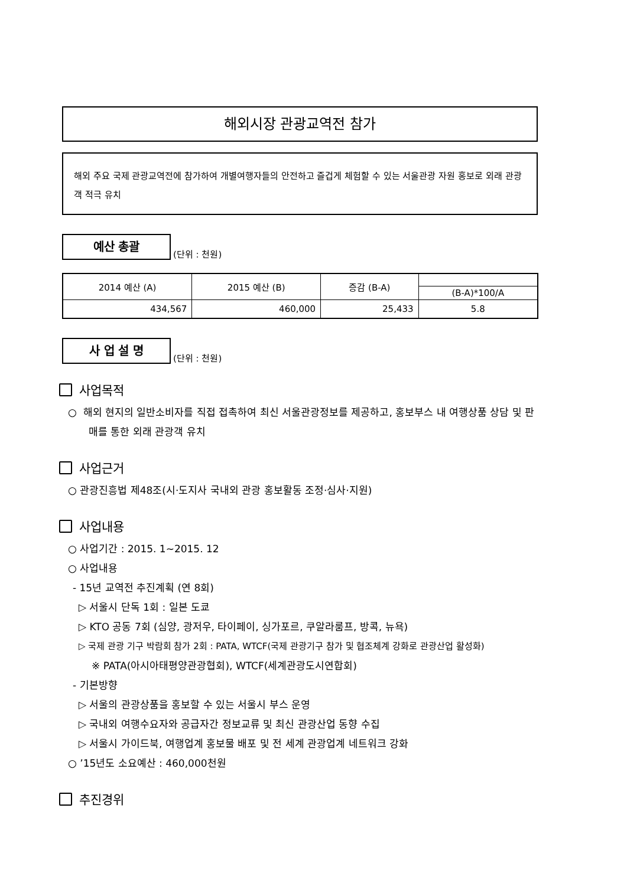해외시장 관광교역전 참가
해외 주요 국제 관광교역전에 참가하여 개별여행자들의 안전하고 즐겁게 체험할 수 있는 서울관광 자원 홍보로 외래 관광객 적극 유치
예산 총괄
(단위 : 천원)
| 2014 예산 (A) | 2015 예산 (B) | 증감 (B-A) | |
| --- | --- | --- | --- |
| | | | (B-A)*100/A |
| 434,567 | 460,000 | 25,433 | 5.8 |
사 업 설 명
(단위 : 천원)
사업목적
○ 해외 현지의 일반소비자를 직접 접촉하여 최신 서울관광정보를 제공하고, 홍보부스 내 여행상품 상담 및 판매를 통한 외래 관광객 유치
사업근거
○ 관광진흥법 제48조(시·도지사 국내외 관광 홍보활동 조정·심사·지원)
사업내용
○ 사업기간 : 2015. 1~2015. 12
○ 사업내용
- 15년 교역전 추진계획 (연 8회)
▷ 서울시 단독 1회 : 일본 도쿄
▷ KTO 공동 7회 (심양, 광저우, 타이페이, 싱가포르, 쿠알라룸프, 방콕, 뉴욕)
▷ 국제 관광 기구 박람회 참가 2회 : PATA, WTCF(국제 관광기구 참가 및 협조체계 강화로 관광산업 활성화)
※ PATA(아시아태평양관광협회), WTCF(세계관광도시연합회)
- 기본방향
▷ 서울의 관광상품을 홍보할 수 있는 서울시 부스 운영
▷ 국내외 여행수요자와 공급자간 정보교류 및 최신 관광산업 동향 수집
▷ 서울시 가이드북, 여행업계 홍보물 배포 및 전 세계 관광업계 네트워크 강화
○ ’15년도 소요예산 : 460,000천원
추진경위